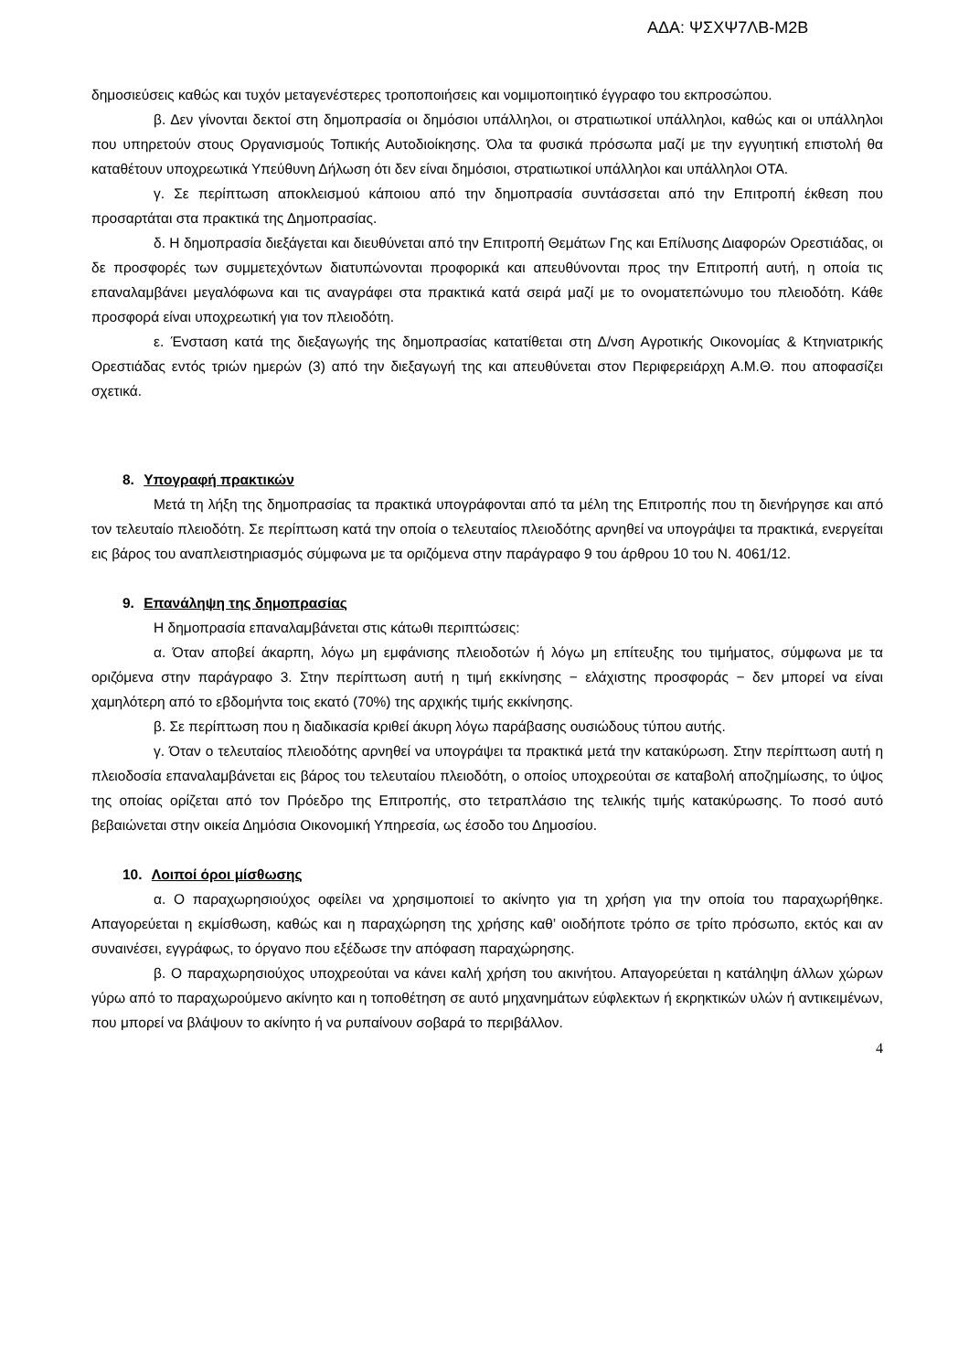ΑΔΑ: ΨΣΧΨ7ΛΒ-Μ2Β
δημοσιεύσεις καθώς και τυχόν μεταγενέστερες τροποποιήσεις και νομιμοποιητικό έγγραφο του εκπροσώπου.
β. Δεν γίνονται δεκτοί στη δημοπρασία οι δημόσιοι υπάλληλοι, οι στρατιωτικοί υπάλληλοι, καθώς και οι υπάλληλοι που υπηρετούν στους Οργανισμούς Τοπικής Αυτοδιοίκησης. Όλα τα φυσικά πρόσωπα μαζί με την εγγυητική επιστολή θα καταθέτουν υποχρεωτικά Υπεύθυνη Δήλωση ότι δεν είναι δημόσιοι, στρατιωτικοί υπάλληλοι και υπάλληλοι ΟΤΑ.
γ. Σε περίπτωση αποκλεισμού κάποιου από την δημοπρασία συντάσσεται από την Επιτροπή έκθεση που προσαρτάται στα πρακτικά της Δημοπρασίας.
δ. Η δημοπρασία διεξάγεται και διευθύνεται από την Επιτροπή Θεμάτων Γης και Επίλυσης Διαφορών Ορεστιάδας, οι δε προσφορές των συμμετεχόντων διατυπώνονται προφορικά και απευθύνονται προς την Επιτροπή αυτή, η οποία τις επαναλαμβάνει μεγαλόφωνα και τις αναγράφει στα πρακτικά κατά σειρά μαζί με το ονοματεπώνυμο του πλειοδότη. Κάθε προσφορά είναι υποχρεωτική για τον πλειοδότη.
ε. Ένσταση κατά της διεξαγωγής της δημοπρασίας κατατίθεται στη Δ/νση Αγροτικής Οικονομίας & Κτηνιατρικής Ορεστιάδας εντός τριών ημερών (3) από την διεξαγωγή της και απευθύνεται στον Περιφερειάρχη Α.Μ.Θ. που αποφασίζει σχετικά.
8. Υπογραφή πρακτικών
Μετά τη λήξη της δημοπρασίας τα πρακτικά υπογράφονται από τα μέλη της Επιτροπής που τη διενήργησε και από τον τελευταίο πλειοδότη. Σε περίπτωση κατά την οποία ο τελευταίος πλειοδότης αρνηθεί να υπογράψει τα πρακτικά, ενεργείται εις βάρος του αναπλειστηριασμός σύμφωνα με τα οριζόμενα στην παράγραφο 9 του άρθρου 10 του Ν. 4061/12.
9. Επανάληψη της δημοπρασίας
Η δημοπρασία επαναλαμβάνεται στις κάτωθι περιπτώσεις:
α. Όταν αποβεί άκαρπη, λόγω μη εμφάνισης πλειοδοτών ή λόγω μη επίτευξης του τιμήματος, σύμφωνα με τα οριζόμενα στην παράγραφο 3. Στην περίπτωση αυτή η τιμή εκκίνησης − ελάχιστης προσφοράς − δεν μπορεί να είναι χαμηλότερη από το εβδομήντα τοις εκατό (70%) της αρχικής τιμής εκκίνησης.
β. Σε περίπτωση που η διαδικασία κριθεί άκυρη λόγω παράβασης ουσιώδους τύπου αυτής.
γ. Όταν ο τελευταίος πλειοδότης αρνηθεί να υπογράψει τα πρακτικά μετά την κατακύρωση. Στην περίπτωση αυτή η πλειοδοσία επαναλαμβάνεται εις βάρος του τελευταίου πλειοδότη, ο οποίος υποχρεούται σε καταβολή αποζημίωσης, το ύψος της οποίας ορίζεται από τον Πρόεδρο της Επιτροπής, στο τετραπλάσιο της τελικής τιμής κατακύρωσης. Το ποσό αυτό βεβαιώνεται στην οικεία Δημόσια Οικονομική Υπηρεσία, ως έσοδο του Δημοσίου.
10. Λοιποί όροι μίσθωσης
α. Ο παραχωρησιούχος οφείλει να χρησιμοποιεί το ακίνητο για τη χρήση για την οποία του παραχωρήθηκε. Απαγορεύεται η εκμίσθωση, καθώς και η παραχώρηση της χρήσης καθ’ οιοδήποτε τρόπο σε τρίτο πρόσωπο, εκτός και αν συναινέσει, εγγράφως, το όργανο που εξέδωσε την απόφαση παραχώρησης.
β. Ο παραχωρησιούχος υποχρεούται να κάνει καλή χρήση του ακινήτου. Απαγορεύεται η κατάληψη άλλων χώρων γύρω από το παραχωρούμενο ακίνητο και η τοποθέτηση σε αυτό μηχανημάτων εύφλεκτων ή εκρηκτικών υλών ή αντικειμένων, που μπορεί να βλάψουν το ακίνητο ή να ρυπαίνουν σοβαρά το περιβάλλον.
4